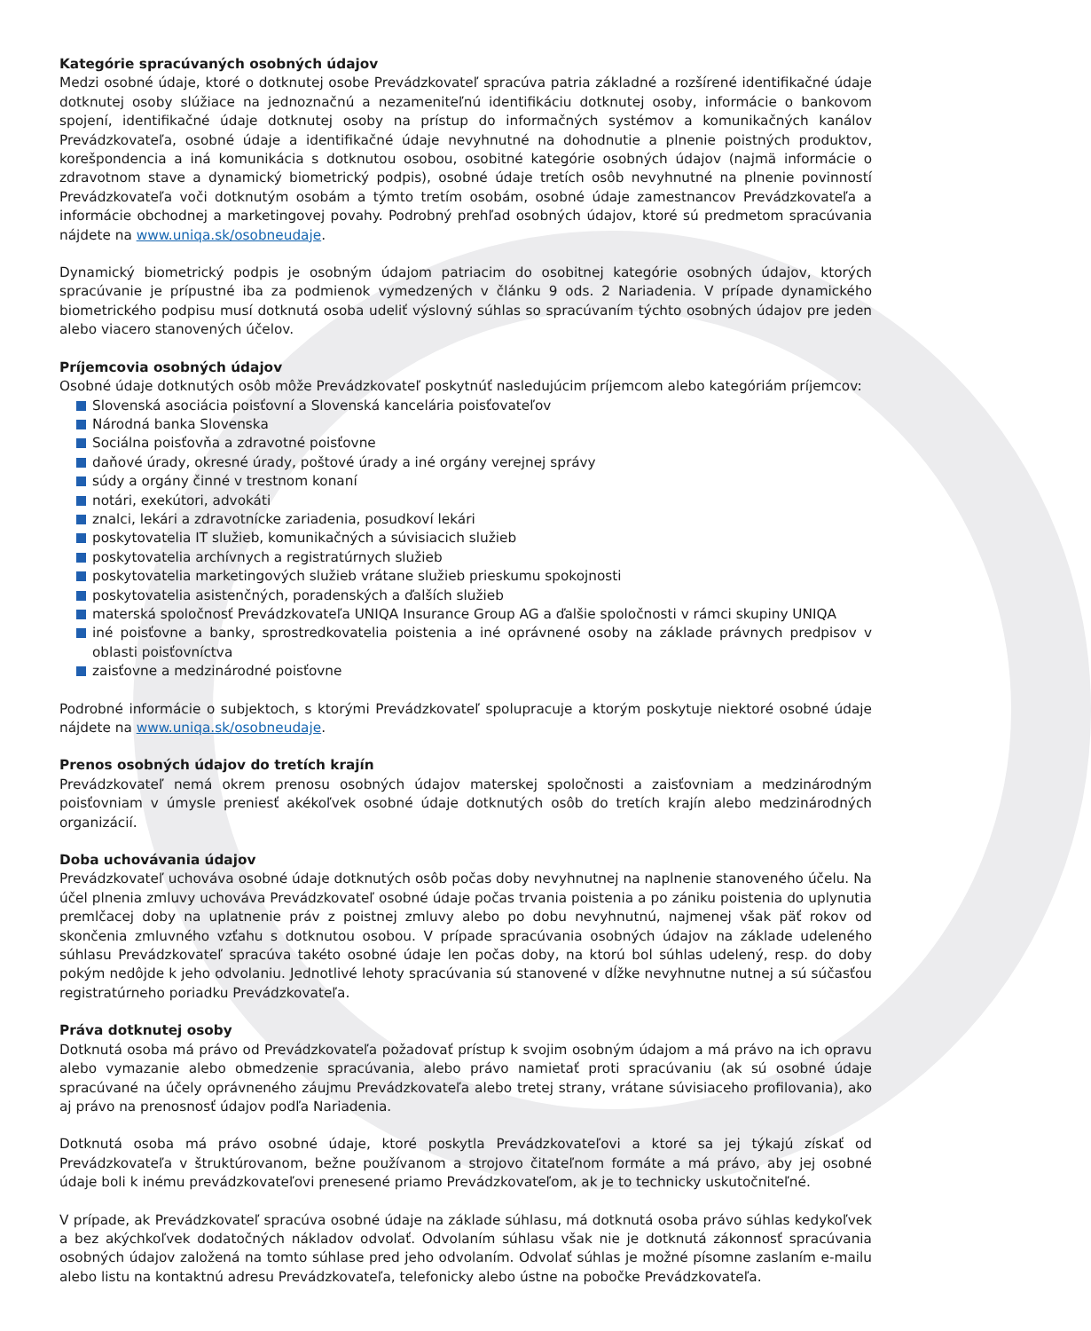Kategórie spracúvaných osobných údajov
Medzi osobné údaje, ktoré o dotknutej osobe Prevádzkovateľ spracúva patria základné a rozšírené identifikačné údaje dotknutej osoby slúžiace na jednoznačnú a nezameniteľnú identifikáciu dotknutej osoby, informácie o bankovom spojení, identifikačné údaje dotknutej osoby na prístup do informačných systémov a komunikačných kanálov Prevádzkovateľa, osobné údaje a identifikačné údaje nevyhnutné na dohodnutie a plnenie poistných produktov, korešpondencia a iná komunikácia s dotknutou osobou, osobitné kategórie osobných údajov (najmä informácie o zdravotnom stave a dynamický biometrický podpis), osobné údaje tretích osôb nevyhnutné na plnenie povinností Prevádzkovateľa voči dotknutým osobám a týmto tretím osobám, osobné údaje zamestnancov Prevádzkovateľa a informácie obchodnej a marketingovej povahy. Podrobný prehľad osobných údajov, ktoré sú predmetom spracúvania nájdete na www.uniqa.sk/osobneudaje.
Dynamický biometrický podpis je osobným údajom patriacim do osobitnej kategórie osobných údajov, ktorých spracúvanie je prípustné iba za podmienok vymedzených v článku 9 ods. 2 Nariadenia. V prípade dynamického biometrického podpisu musí dotknutá osoba udeliť výslovný súhlas so spracúvaním týchto osobných údajov pre jeden alebo viacero stanovených účelov.
Príjemcovia osobných údajov
Osobné údaje dotknutých osôb môže Prevádzkovateľ poskytnúť nasledujúcim príjemcom alebo kategóriám príjemcov:
Slovenská asociácia poisťovní a Slovenská kancelária poisťovateľov
Národná banka Slovenska
Sociálna poisťovňa a zdravotné poisťovne
daňové úrady, okresné úrady, poštové úrady a iné orgány verejnej správy
súdy a orgány činné v trestnom konaní
notári, exekútori, advokáti
znalci, lekári a zdravotnícke zariadenia, posudkoví lekári
poskytovatelia IT služieb, komunikačných a súvisiacich služieb
poskytovatelia archívnych a registratúrnych služieb
poskytovatelia marketingových služieb vrátane služieb prieskumu spokojnosti
poskytovatelia asistenčných, poradenských a ďalších služieb
materská spoločnosť Prevádzkovateľa UNIQA Insurance Group AG a ďalšie spoločnosti v rámci skupiny UNIQA
iné poisťovne a banky, sprostredkovatelia poistenia a iné oprávnené osoby na základe právnych predpisov v oblasti poisťovníctva
zaisťovne a medzinárodné poisťovne
Podrobné informácie o subjektoch, s ktorými Prevádzkovateľ spolupracuje a ktorým poskytuje niektoré osobné údaje nájdete na www.uniqa.sk/osobneudaje.
Prenos osobných údajov do tretích krajín
Prevádzkovateľ nemá okrem prenosu osobných údajov materskej spoločnosti a zaisťovniam a medzinárodným poisťovniam v úmysle preniesť akékoľvek osobné údaje dotknutých osôb do tretích krajín alebo medzinárodných organizácií.
Doba uchovávania údajov
Prevádzkovateľ uchováva osobné údaje dotknutých osôb počas doby nevyhnutnej na naplnenie stanoveného účelu. Na účel plnenia zmluvy uchováva Prevádzkovateľ osobné údaje počas trvania poistenia a po zániku poistenia do uplynutia premlčacej doby na uplatnenie práv z poistnej zmluvy alebo po dobu nevyhnutnú, najmenej však päť rokov od skončenia zmluvného vzťahu s dotknutou osobou. V prípade spracúvania osobných údajov na základe udeleného súhlasu Prevádzkovateľ spracúva takéto osobné údaje len počas doby, na ktorú bol súhlas udelený, resp. do doby pokým nedôjde k jeho odvolaniu. Jednotlivé lehoty spracúvania sú stanovené v dĺžke nevyhnutne nutnej a sú súčasťou registratúrneho poriadku Prevádzkovateľa.
Práva dotknutej osoby
Dotknutá osoba má právo od Prevádzkovateľa požadovať prístup k svojim osobným údajom a má právo na ich opravu alebo vymazanie alebo obmedzenie spracúvania, alebo právo namietať proti spracúvaniu (ak sú osobné údaje spracúvané na účely oprávneného záujmu Prevádzkovateľa alebo tretej strany, vrátane súvisiaceho profilovania), ako aj právo na prenosnosť údajov podľa Nariadenia.
Dotknutá osoba má právo osobné údaje, ktoré poskytla Prevádzkovateľovi a ktoré sa jej týkajú získať od Prevádzkovateľa v štruktúrovanom, bežne používanom a strojovo čitateľnom formáte a má právo, aby jej osobné údaje boli k inému prevádzkovateľovi prenesené priamo Prevádzkovateľom, ak je to technicky uskutočniteľné.
V prípade, ak Prevádzkovateľ spracúva osobné údaje na základe súhlasu, má dotknutá osoba právo súhlas kedykoľvek a bez akýchkoľvek dodatočných nákladov odvolať. Odvolaním súhlasu však nie je dotknutá zákonnosť spracúvania osobných údajov založená na tomto súhlase pred jeho odvolaním. Odvolať súhlas je možné písomne zaslaním e-mailu alebo listu na kontaktnú adresu Prevádzkovateľa, telefonicky alebo ústne na pobočke Prevádzkovateľa.